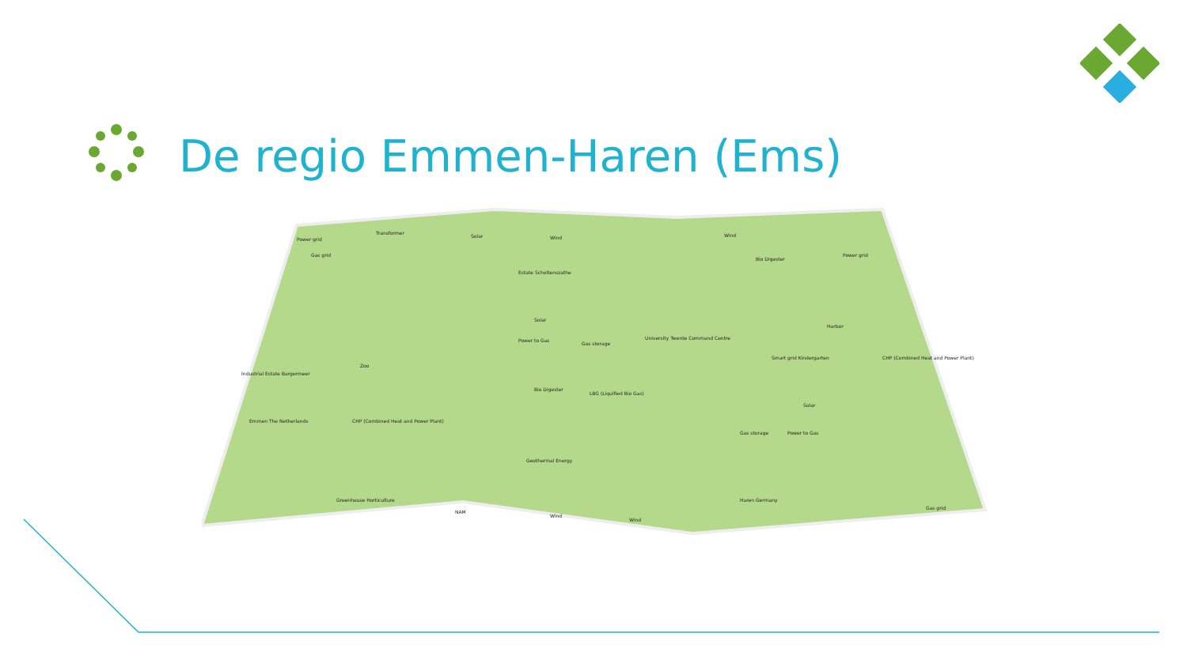De regio Emmen-Haren (Ems)
Power grid
Transformer
Solar
Wind
Estate Scholtenszathe
Gas grid
Solar
Power to Gas
Gas storage
University Twente Command Centre
Industrial Estate Bargermeer
Zoo
Bio Digester
LBG (Liquified Bio Gas)
Emmen The Netherlands
CHP (Combined Heat and Power Plant)
Geothermal Energy
Greenhouse Horticulture
NAM
Wind
Wind
Wind
Bio Digester
Power grid
Harbor
Smart grid Kindergarten
CHP (Combined Heat and Power Plant)
Solar
Gas storage
Power to Gas
Haren Germany
Gas grid